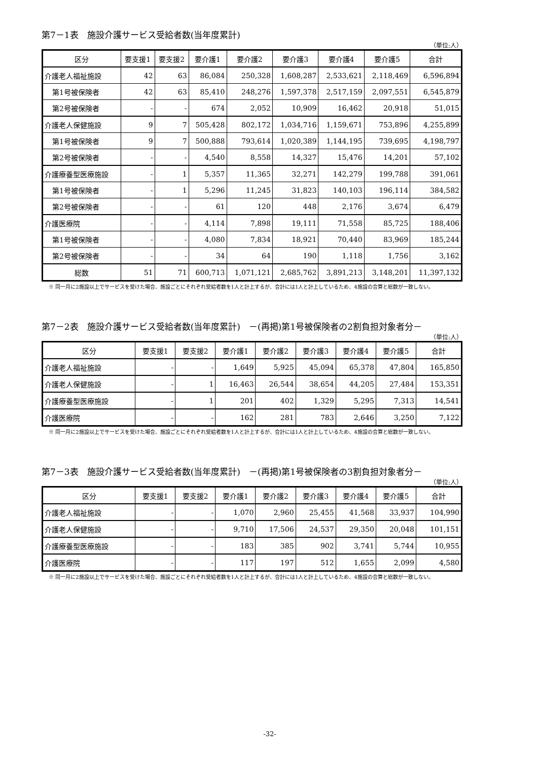第7－1表　施設介護サービス受給者数(当年度累計)
（単位:人）
| 区分 | 要支援1 | 要支援2 | 要介護1 | 要介護2 | 要介護3 | 要介護4 | 要介護5 | 合計 |
| --- | --- | --- | --- | --- | --- | --- | --- | --- |
| 介護老人福祉施設 | 42 | 63 | 86,084 | 250,328 | 1,608,287 | 2,533,621 | 2,118,469 | 6,596,894 |
| 第1号被保険者 | 42 | 63 | 85,410 | 248,276 | 1,597,378 | 2,517,159 | 2,097,551 | 6,545,879 |
| 第2号被保険者 | - | - | 674 | 2,052 | 10,909 | 16,462 | 20,918 | 51,015 |
| 介護老人保健施設 | 9 | 7 | 505,428 | 802,172 | 1,034,716 | 1,159,671 | 753,896 | 4,255,899 |
| 第1号被保険者 | 9 | 7 | 500,888 | 793,614 | 1,020,389 | 1,144,195 | 739,695 | 4,198,797 |
| 第2号被保険者 | - | - | 4,540 | 8,558 | 14,327 | 15,476 | 14,201 | 57,102 |
| 介護療養型医療施設 | - | 1 | 5,357 | 11,365 | 32,271 | 142,279 | 199,788 | 391,061 |
| 第1号被保険者 | - | 1 | 5,296 | 11,245 | 31,823 | 140,103 | 196,114 | 384,582 |
| 第2号被保険者 | - | - | 61 | 120 | 448 | 2,176 | 3,674 | 6,479 |
| 介護医療院 | - | - | 4,114 | 7,898 | 19,111 | 71,558 | 85,725 | 188,406 |
| 第1号被保険者 | - | - | 4,080 | 7,834 | 18,921 | 70,440 | 83,969 | 185,244 |
| 第2号被保険者 | - | - | 34 | 64 | 190 | 1,118 | 1,756 | 3,162 |
| 総数 | 51 | 71 | 600,713 | 1,071,121 | 2,685,762 | 3,891,213 | 3,148,201 | 11,397,132 |
※ 同一月に2施設以上でサービスを受けた場合、施設ごとにそれぞれ受給者数を1人と計上するが、合計には1人と計上しているため、4施設の合算と総数が一致しない。
第7－2表　施設介護サービス受給者数(当年度累計)　－(再掲)第1号被保険者の2割負担対象者分－
（単位:人）
| 区分 | 要支援1 | 要支援2 | 要介護1 | 要介護2 | 要介護3 | 要介護4 | 要介護5 | 合計 |
| --- | --- | --- | --- | --- | --- | --- | --- | --- |
| 介護老人福祉施設 | - | - | 1,649 | 5,925 | 45,094 | 65,378 | 47,804 | 165,850 |
| 介護老人保健施設 | - | 1 | 16,463 | 26,544 | 38,654 | 44,205 | 27,484 | 153,351 |
| 介護療養型医療施設 | - | 1 | 201 | 402 | 1,329 | 5,295 | 7,313 | 14,541 |
| 介護医療院 | - | - | 162 | 281 | 783 | 2,646 | 3,250 | 7,122 |
※ 同一月に2施設以上でサービスを受けた場合、施設ごとにそれぞれ受給者数を1人と計上するが、合計には1人と計上しているため、4施設の合算と総数が一致しない。
第7－3表　施設介護サービス受給者数(当年度累計)　－(再掲)第1号被保険者の3割負担対象者分－
（単位:人）
| 区分 | 要支援1 | 要支援2 | 要介護1 | 要介護2 | 要介護3 | 要介護4 | 要介護5 | 合計 |
| --- | --- | --- | --- | --- | --- | --- | --- | --- |
| 介護老人福祉施設 | - | - | 1,070 | 2,960 | 25,455 | 41,568 | 33,937 | 104,990 |
| 介護老人保健施設 | - | - | 9,710 | 17,506 | 24,537 | 29,350 | 20,048 | 101,151 |
| 介護療養型医療施設 | - | - | 183 | 385 | 902 | 3,741 | 5,744 | 10,955 |
| 介護医療院 | - | - | 117 | 197 | 512 | 1,655 | 2,099 | 4,580 |
※ 同一月に2施設以上でサービスを受けた場合、施設ごとにそれぞれ受給者数を1人と計上するが、合計には1人と計上しているため、4施設の合算と総数が一致しない。
-32-